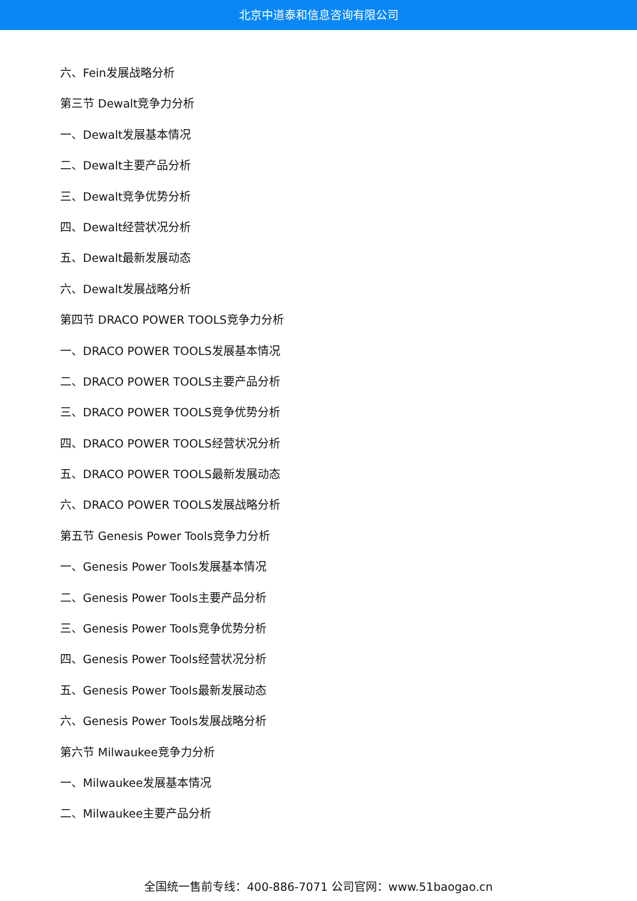北京中道泰和信息咨询有限公司
六、Fein发展战略分析
第三节 Dewalt竞争力分析
一、Dewalt发展基本情况
二、Dewalt主要产品分析
三、Dewalt竞争优势分析
四、Dewalt经营状况分析
五、Dewalt最新发展动态
六、Dewalt发展战略分析
第四节 DRACO POWER TOOLS竞争力分析
一、DRACO POWER TOOLS发展基本情况
二、DRACO POWER TOOLS主要产品分析
三、DRACO POWER TOOLS竞争优势分析
四、DRACO POWER TOOLS经营状况分析
五、DRACO POWER TOOLS最新发展动态
六、DRACO POWER TOOLS发展战略分析
第五节 Genesis Power Tools竞争力分析
一、Genesis Power Tools发展基本情况
二、Genesis Power Tools主要产品分析
三、Genesis Power Tools竞争优势分析
四、Genesis Power Tools经营状况分析
五、Genesis Power Tools最新发展动态
六、Genesis Power Tools发展战略分析
第六节 Milwaukee竞争力分析
一、Milwaukee发展基本情况
二、Milwaukee主要产品分析
全国统一售前专线：400-886-7071 公司官网：www.51baogao.cn